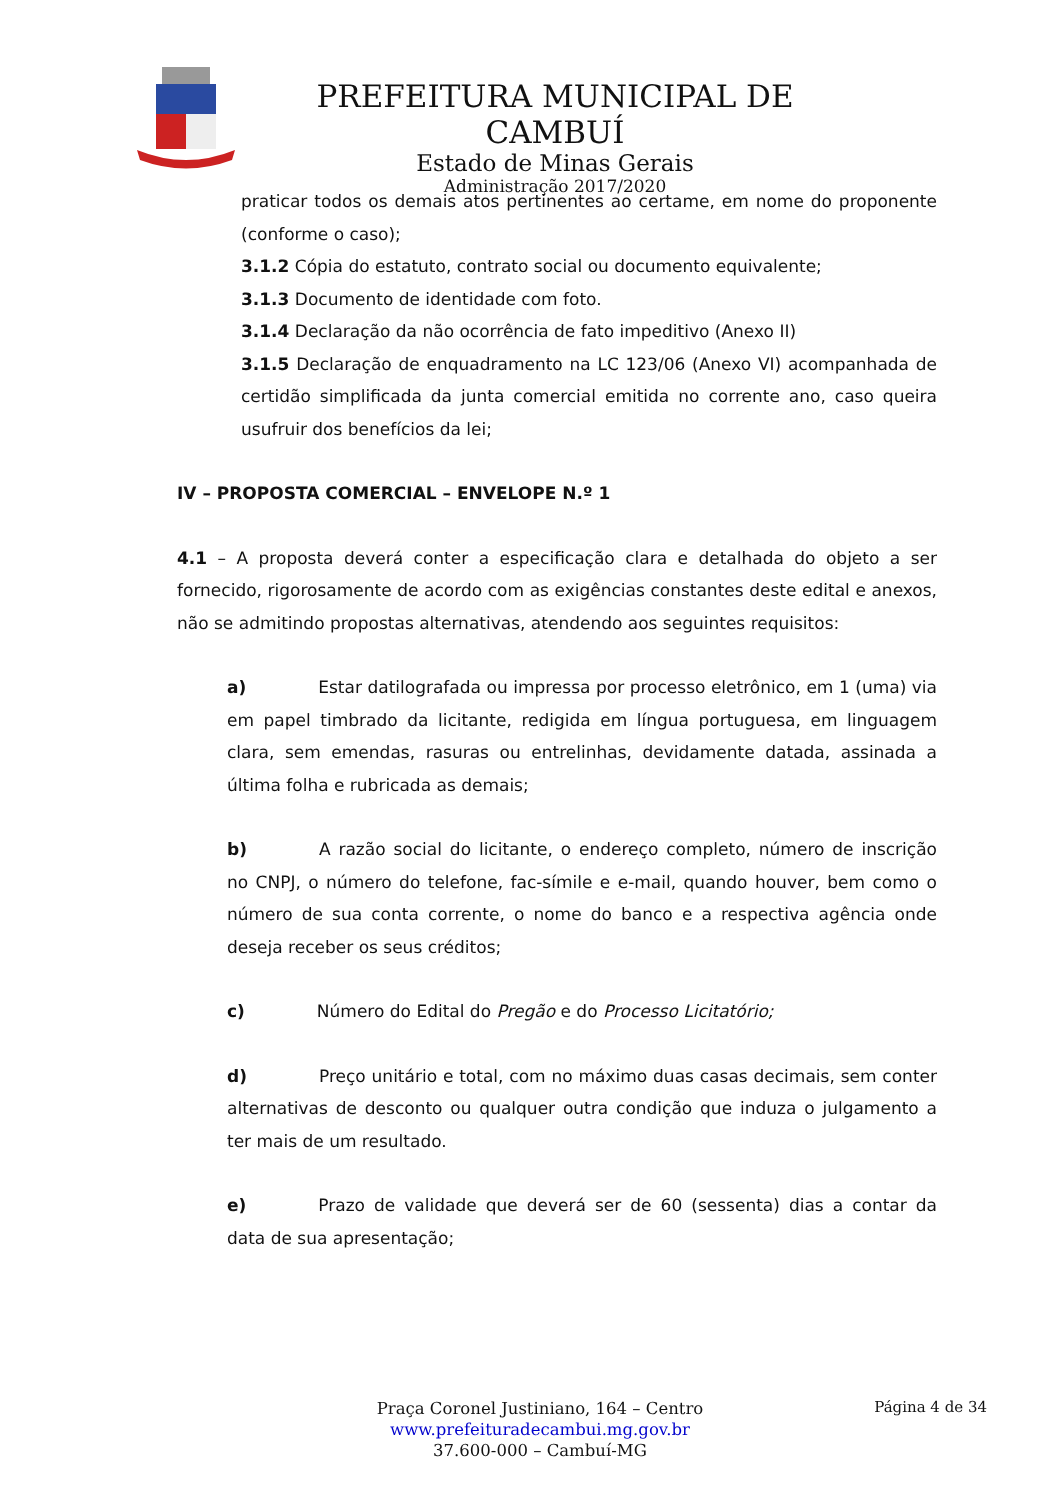PREFEITURA MUNICIPAL DE CAMBUÍ
Estado de Minas Gerais
Administração 2017/2020
praticar todos os demais atos pertinentes ao certame, em nome do proponente (conforme o caso);
3.1.2 Cópia do estatuto, contrato social ou documento equivalente;
3.1.3 Documento de identidade com foto.
3.1.4 Declaração da não ocorrência de fato impeditivo (Anexo II)
3.1.5 Declaração de enquadramento na LC 123/06 (Anexo VI) acompanhada de certidão simplificada da junta comercial emitida no corrente ano, caso queira usufruir dos benefícios da lei;
IV – PROPOSTA COMERCIAL – ENVELOPE N.º 1
4.1 – A proposta deverá conter a especificação clara e detalhada do objeto a ser fornecido, rigorosamente de acordo com as exigências constantes deste edital e anexos, não se admitindo propostas alternativas, atendendo aos seguintes requisitos:
a) Estar datilografada ou impressa por processo eletrônico, em 1 (uma) via em papel timbrado da licitante, redigida em língua portuguesa, em linguagem clara, sem emendas, rasuras ou entrelinhas, devidamente datada, assinada a última folha e rubricada as demais;
b) A razão social do licitante, o endereço completo, número de inscrição no CNPJ, o número do telefone, fac-símile e e-mail, quando houver, bem como o número de sua conta corrente, o nome do banco e a respectiva agência onde deseja receber os seus créditos;
c) Número do Edital do Pregão e do Processo Licitatório;
d) Preço unitário e total, com no máximo duas casas decimais, sem conter alternativas de desconto ou qualquer outra condição que induza o julgamento a ter mais de um resultado.
e) Prazo de validade que deverá ser de 60 (sessenta) dias a contar da data de sua apresentação;
Página 4 de 34
Praça Coronel Justiniano, 164 – Centro
www.prefeituradecambui.mg.gov.br
37.600-000 – Cambuí-MG